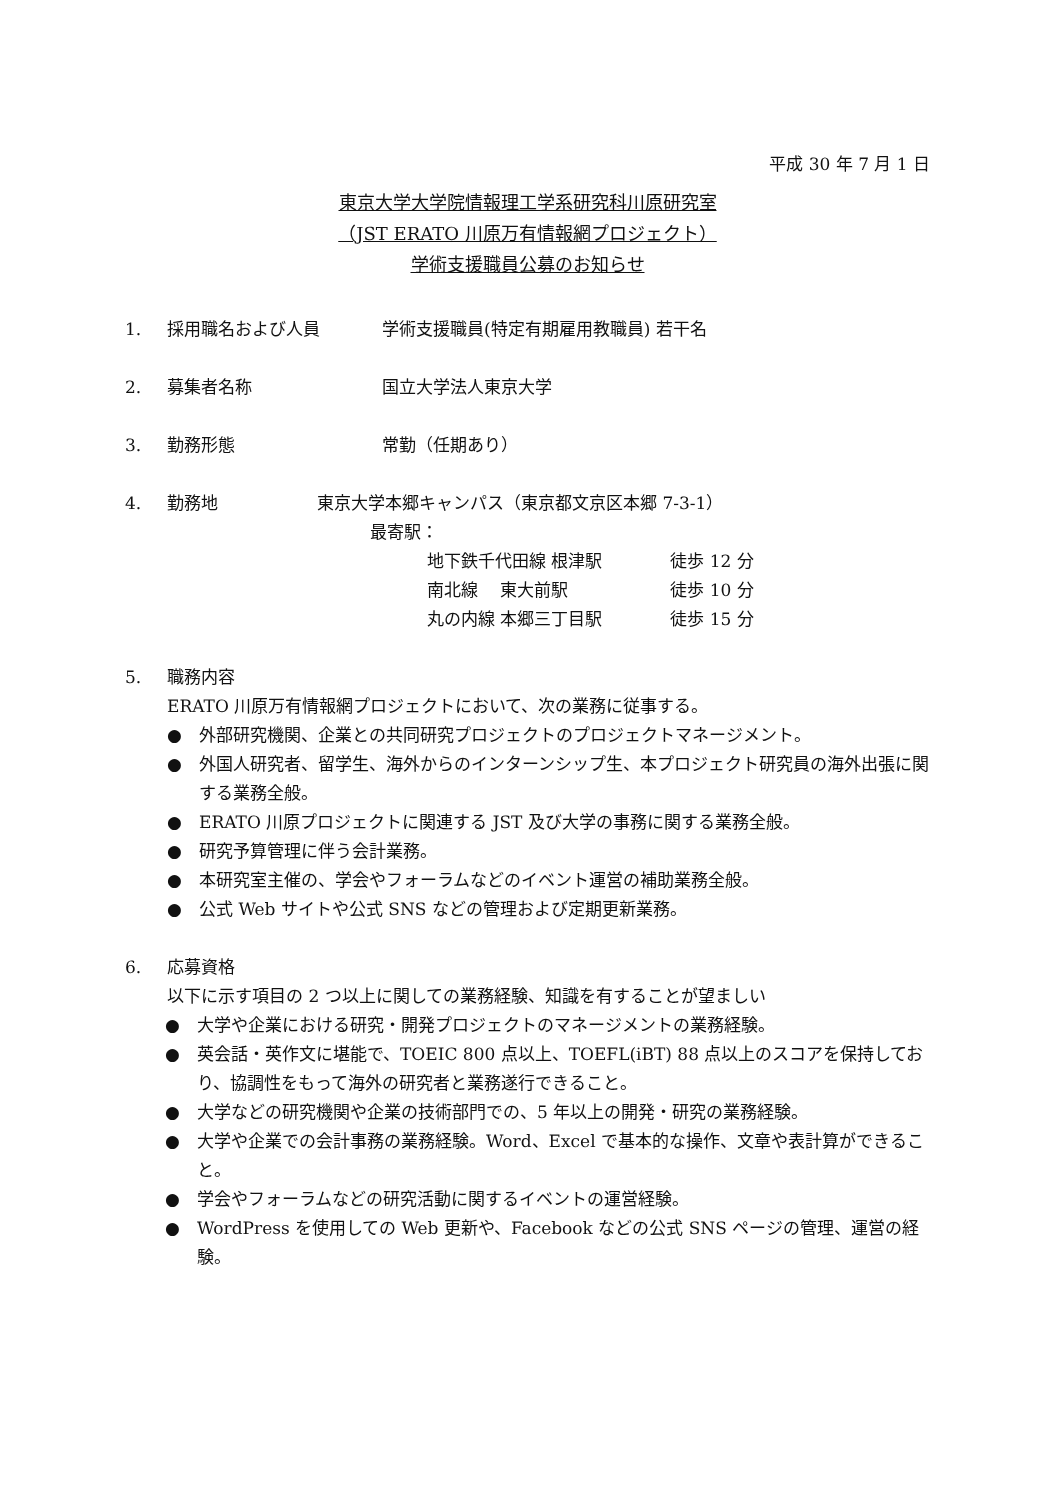平成 30 年 7 月 1 日
東京大学大学院情報理工学系研究科川原研究室
（JST ERATO 川原万有情報網プロジェクト）
学術支援職員公募のお知らせ
1. 採用職名および人員 学術支援職員(特定有期雇用教職員) 若干名
2. 募集者名称 国立大学法人東京大学
3. 勤務形態 常勤（任期あり）
4. 勤務地 東京大学本郷キャンパス（東京都文京区本郷 7-3-1）
最寄駅：
地下鉄千代田線 根津駅　　　　徒歩 12 分
南北線　 東大前駅　　　　　　徒歩 10 分
丸の内線 本郷三丁目駅　　　　徒歩 15 分
5. 職務内容
ERATO 川原万有情報網プロジェクトにおいて、次の業務に従事する。
● 外部研究機関、企業との共同研究プロジェクトのプロジェクトマネージメント。
● 外国人研究者、留学生、海外からのインターンシップ生、本プロジェクト研究員の海外出張に関する業務全般。
● ERATO 川原プロジェクトに関連する JST 及び大学の事務に関する業務全般。
● 研究予算管理に伴う会計業務。
● 本研究室主催の、学会やフォーラムなどのイベント運営の補助業務全般。
● 公式 Web サイトや公式 SNS などの管理および定期更新業務。
6. 応募資格
以下に示す項目の 2 つ以上に関しての業務経験、知識を有することが望ましい
● 大学や企業における研究・開発プロジェクトのマネージメントの業務経験。
● 英会話・英作文に堪能で、TOEIC 800 点以上、TOEFL(iBT) 88 点以上のスコアを保持しており、協調性をもって海外の研究者と業務遂行できること。
● 大学などの研究機関や企業の技術部門での、5 年以上の開発・研究の業務経験。
● 大学や企業での会計事務の業務経験。Word、Excel で基本的な操作、文章や表計算ができること。
● 学会やフォーラムなどの研究活動に関するイベントの運営経験。
● WordPress を使用しての Web 更新や、Facebook などの公式 SNS ページの管理、運営の経験。